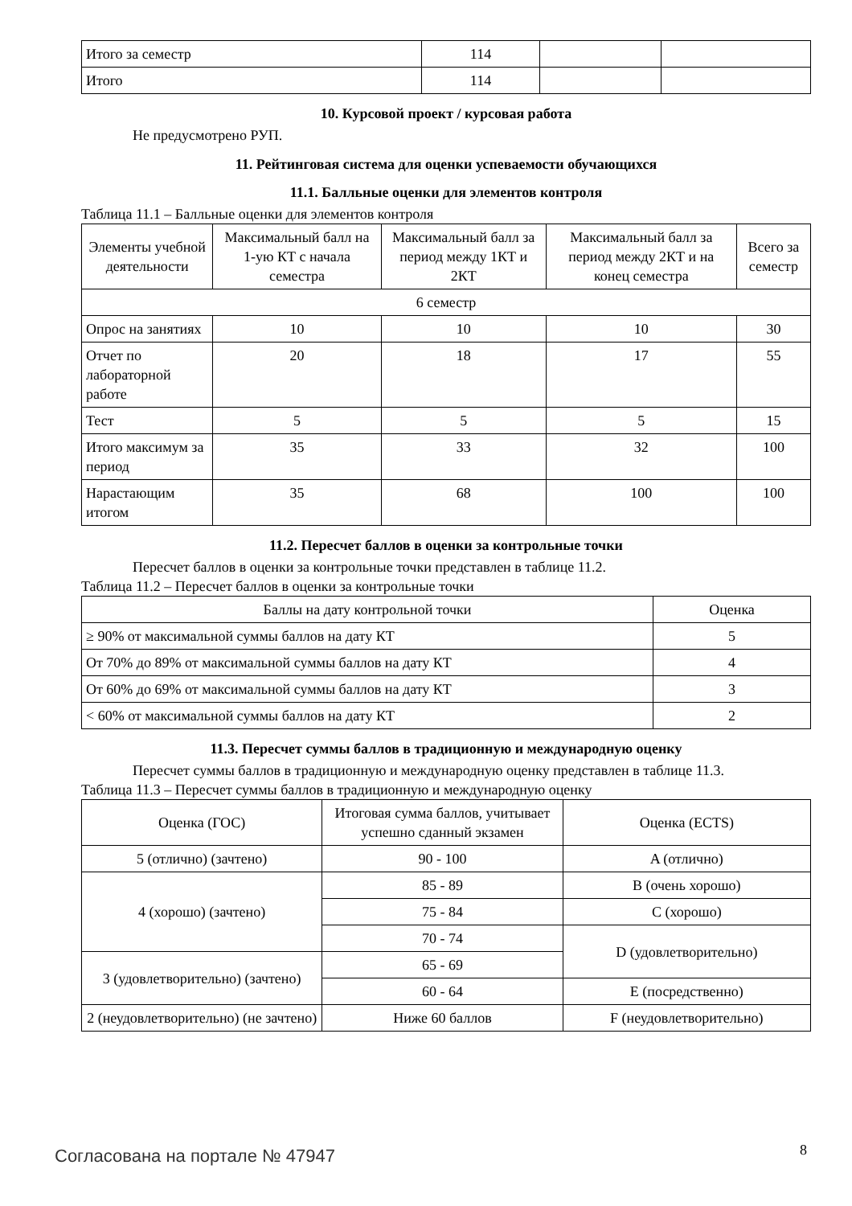| Итого за семестр | 114 | | |
| Итого | 114 | | |
10. Курсовой проект / курсовая работа
Не предусмотрено РУП.
11. Рейтинговая система для оценки успеваемости обучающихся
11.1. Балльные оценки для элементов контроля
Таблица 11.1 – Балльные оценки для элементов контроля
| Элементы учебной деятельности | Максимальный балл на 1-ую КТ с начала семестра | Максимальный балл за период между 1КТ и 2КТ | Максимальный балл за период между 2КТ и на конец семестра | Всего за семестр |
| --- | --- | --- | --- | --- |
| 6 семестр | | | | |
| Опрос на занятиях | 10 | 10 | 10 | 30 |
| Отчет по лабораторной работе | 20 | 18 | 17 | 55 |
| Тест | 5 | 5 | 5 | 15 |
| Итого максимум за период | 35 | 33 | 32 | 100 |
| Нарастающим итогом | 35 | 68 | 100 | 100 |
11.2. Пересчет баллов в оценки за контрольные точки
Пересчет баллов в оценки за контрольные точки представлен в таблице 11.2.
Таблица 11.2 – Пересчет баллов в оценки за контрольные точки
| Баллы на дату контрольной точки | Оценка |
| --- | --- |
| ≥ 90% от максимальной суммы баллов на дату КТ | 5 |
| От 70% до 89% от максимальной суммы баллов на дату КТ | 4 |
| От 60% до 69% от максимальной суммы баллов на дату КТ | 3 |
| < 60% от максимальной суммы баллов на дату КТ | 2 |
11.3. Пересчет суммы баллов в традиционную и международную оценку
Пересчет суммы баллов в традиционную и международную оценку представлен в таблице 11.3.
Таблица 11.3 – Пересчет суммы баллов в традиционную и международную оценку
| Оценка (ГОС) | Итоговая сумма баллов, учитывает успешно сданный экзамен | Оценка (ECTS) |
| --- | --- | --- |
| 5 (отлично) (зачтено) | 90 - 100 | A (отлично) |
| 4 (хорошо) (зачтено) | 85 - 89 | B (очень хорошо) |
| | 75 - 84 | C (хорошо) |
| | 70 - 74 | D (удовлетворительно) |
| 3 (удовлетворительно) (зачтено) | 65 - 69 | |
| | 60 - 64 | E (посредственно) |
| 2 (неудовлетворительно) (не зачтено) | Ниже 60 баллов | F (неудовлетворительно) |
Согласована на портале № 47947 8